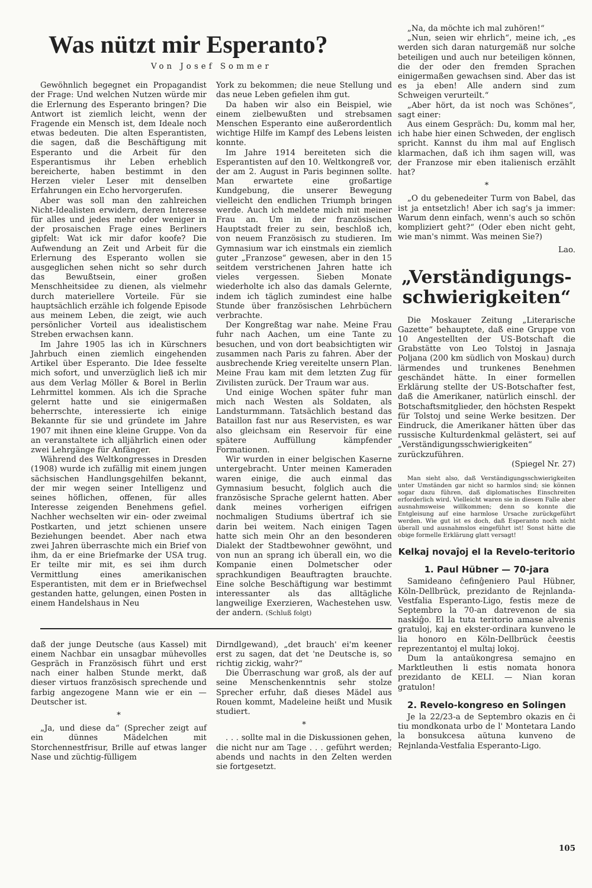Was nützt mir Esperanto?
Von Josef Sommer
Gewöhnlich begegnet ein Propagandist der Frage: Und welchen Nutzen würde mir die Erlernung des Esperanto bringen? Die Antwort ist ziemlich leicht, wenn der Fragende ein Mensch ist, dem Ideale noch etwas bedeuten. Die alten Esperantisten, die sagen, daß die Beschäftigung mit Esperanto und die Arbeit für den Esperantismus ihr Leben erheblich bereicherte, haben bestimmt in den Herzen vieler Leser mit denselben Erfahrungen ein Echo hervorgerufen.
Aber was soll man den zahlreichen Nicht-Idealisten erwidern, deren Interesse für alles und jedes mehr oder weniger in der prosaischen Frage eines Berliners gipfelt: Wat ick mir dafor koofe? Die Aufwendung an Zeit und Arbeit für die Erlernung des Esperanto wollen sie ausgeglichen sehen nicht so sehr durch das Bewußtsein, einer großen Menschheitsidee zu dienen, als vielmehr durch materiellere Vorteile. Für sie hauptsächlich erzähle ich folgende Episode aus meinem Leben, die zeigt, wie auch persönlicher Vorteil aus idealistischem Streben erwachsen kann.
Im Jahre 1905 las ich in Kürschners Jahrbuch einen ziemlich eingehenden Artikel über Esperanto. Die Idee fesselte mich sofort, und unverzüglich ließ ich mir aus dem Verlag Möller & Borel in Berlin Lehrmittel kommen. Als ich die Sprache gelernt hatte und sie einigermaßen beherrschte, interessierte ich einige Bekannte für sie und gründete im Jahre 1907 mit ihnen eine kleine Gruppe. Von da an veranstaltete ich alljährlich einen oder zwei Lehrgänge für Anfänger.
Während des Weltkongresses in Dresden (1908) wurde ich zufällig mit einem jungen sächsischen Handlungsgehilfen bekannt, der mir wegen seiner Intelligenz und seines höflichen, offenen, für alles Interesse zeigenden Benehmens gefiel. Nachher wechselten wir ein- oder zweimal Postkarten, und jetzt schienen unsere Beziehungen beendet. Aber nach etwa zwei Jahren überraschte mich ein Brief von ihm, da er eine Briefmarke der USA trug. Er teilte mir mit, es sei ihm durch Vermittlung eines amerikanischen Esperantisten, mit dem er in Briefwechsel gestanden hatte, gelungen, einen Posten in einem Handelshaus in Neu
York zu bekommen; die neue Stellung und das neue Leben gefielen ihm gut.
Da haben wir also ein Beispiel, wie einem zielbewußten und strebsamen Menschen Esperanto eine außerordentlich wichtige Hilfe im Kampf des Lebens leisten konnte.
Im Jahre 1914 bereiteten sich die Esperantisten auf den 10. Weltkongreß vor, der am 2. August in Paris beginnen sollte. Man erwartete eine großartige Kundgebung, die unserer Bewegung vielleicht den endlichen Triumph bringen werde. Auch ich meldete mich mit meiner Frau an. Um in der französischen Hauptstadt freier zu sein, beschloß ich, von neuem Französisch zu studieren. Im Gymnasium war ich einstmals ein ziemlich guter „Franzose“ gewesen, aber in den 15 seitdem verstrichenen Jahren hatte ich vieles vergessen. Sieben Monate wiederholte ich also das damals Gelernte, indem ich täglich zumindest eine halbe Stunde über französischen Lehrbüchern verbrachte.
Der Kongreßtag war nahe. Meine Frau fuhr nach Aachen, um eine Tante zu besuchen, und von dort beabsichtigten wir zusammen nach Paris zu fahren. Aber der ausbrechende Krieg vereitelte unsern Plan. Meine Frau kam mit dem letzten Zug für Zivilisten zurück. Der Traum war aus.
Und einige Wochen später fuhr man mich nach Westen als Soldaten, als Landsturmmann. Tatsächlich bestand das Bataillon fast nur aus Reservisten, es war also gleichsam ein Reservoir für eine spätere Auffüllung kämpfender Formationen.
Wir wurden in einer belgischen Kaserne untergebracht. Unter meinen Kameraden waren einige, die auch einmal das Gymnasium besucht, folglich auch die französische Sprache gelernt hatten. Aber dank meines vorherigen eifrigen nochmaligen Studiums übertraf ich sie darin bei weitem. Nach einigen Tagen hatte sich mein Ohr an den besonderen Dialekt der Stadtbewohner gewöhnt, und von nun an sprang ich überall ein, wo die Kompanie einen Dolmetscher oder sprachkundigen Beauftragten brauchte. Eine solche Beschäftigung war bestimmt interessanter als das alltägliche langweilige Exerzieren, Wachestehen usw. der andern. (Schluß folgt)
daß der junge Deutsche (aus Kassel) mit einem Nachbar ein unsagbar mühevolles Gespräch in Französisch führt und erst nach einer halben Stunde merkt, daß dieser virtuos französisch sprechende und farbig angezogene Mann wie er ein — Deutscher ist.
*
„Ja, und diese da“ (Sprecher zeigt auf ein dünnes Mädelchen mit Storchennestfrisur, Brille auf etwas langer Nase und züchtig-fülligem
Dirndlgewand), „det brauch' ei'm keener erst zu sagen, dat det 'ne Deutsche is, so richtig zickig, wahr?“
Die Überraschung war groß, als der auf seine Menschenkenntnis sehr stolze Sprecher erfuhr, daß dieses Mädel aus Rouen kommt, Madeleine heißt und Musik studiert.
*
. . . sollte mal in die Diskussionen gehen, die nicht nur am Tage . . . geführt werden; abends und nachts in den Zelten werden sie fortgesetzt.
„Na, da möchte ich mal zuhören!“
„Nun, seien wir ehrlich“, meine ich, „es werden sich daran naturgemäß nur solche beteiligen und auch nur beteiligen können, die der oder den fremden Sprachen einigermaßen gewachsen sind. Aber das ist es ja eben! Alle andern sind zum Schweigen verurteilt.“
„Aber hört, da ist noch was Schönes“, sagt einer:
Aus einem Gespräch: Du, komm mal her, ich habe hier einen Schweden, der englisch spricht. Kannst du ihm mal auf Englisch klarmachen, daß ich ihm sagen will, was der Franzose mir eben italienisch erzählt hat?
*
„O du gebenedeiter Turm von Babel, das ist ja entsetzlich! Aber ich sag's ja immer: Warum denn einfach, wenn's auch so schön kompliziert geht?“ (Oder eben nicht geht, wie man's nimmt. Was meinen Sie?)
Lao.
„Verständigungs-schwierigkeiten“
Die Moskauer Zeitung „Literarische Gazette“ behauptete, daß eine Gruppe von 10 Angestellten der US-Botschaft die Grabstätte von Leo Tolstoj in Jasnaja Poljana (200 km südlich von Moskau) durch lärmendes und trunkenes Benehmen geschändet hätte. In einer formellen Erklärung stellte der US-Botschafter fest, daß die Amerikaner, natürlich einschl. der Botschaftsmitglieder, den höchsten Respekt für Tolstoj und seine Werke besitzen. Der Eindruck, die Amerikaner hätten über das russische Kulturdenkmal gelästert, sei auf „Verständigungsschwierigkeiten“ zurückzuführen.
(Spiegel Nr. 27)
Man sieht also, daß Verständigungsschwierigkeiten unter Umständen gar nicht so harmlos sind; sie können sogar dazu führen, daß diplomatisches Einschreiten erforderlich wird. Vielleicht waren sie in diesem Falle aber ausnahmsweise willkommen; denn so konnte die Entgleisung auf eine harmlose Ursache zurückgeführt werden. Wie gut ist es doch, daß Esperanto noch nicht überall und ausnahmslos eingeführt ist! Sonst hätte die obige formelle Erklärung glatt versagt!
Kelkaj novaĵoj el la Revelo-teritorio
1. Paul Hübner — 70-jara
Samideano ĉefinĝeniero Paul Hübner, Köln-Dellbrück, prezidanto de Rejnlanda-Vestfalia Esperanto-Ligo, festis meze de Septembro la 70-an datrevenon de sia naskiĝo. El la tuta teritorio amase alvenis gratuloj, kaj en ekster-ordinara kunveno le lia honoro en Köln-Dellbrück ĉeestis reprezentantoj el multaj lokoj.
Dum la antaŭkongresa semajno en Marktleuthen li estis nomata honora prezidanto de KELI. — Nian koran gratulon!
2. Revelo-kongreso en Solingen
Je la 22/23-a de Septembro okazis en ĉi tiu mondkonata urbo de l' Montetara Lando la bonsukcesa aŭtuna kunveno de Rejnlanda-Vestfalia Esperanto-Ligo.
105